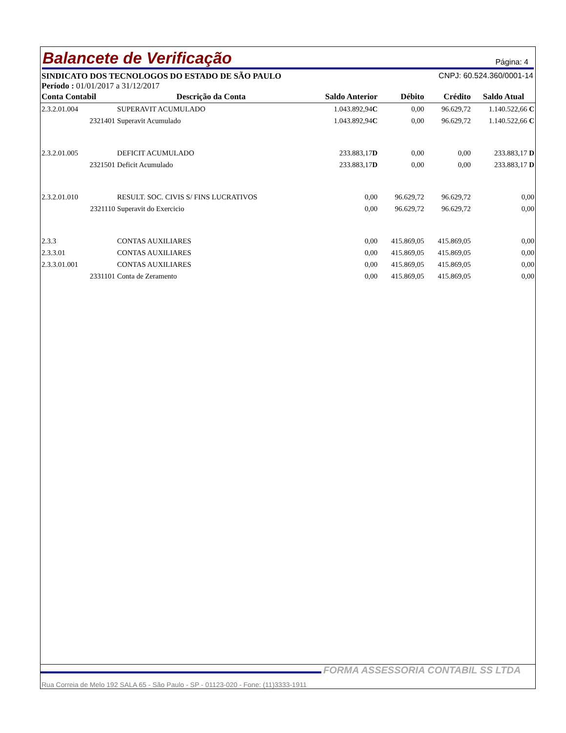Balancete de Verificação
Página: 4
SINDICATO DOS TECNOLOGOS DO ESTADO DE SÃO PAULO CNPJ: 60.524.360/0001-14
Período : 01/01/2017 a 31/12/2017
| Conta Contabil | Descrição da Conta | Saldo Anterior | Débito | Crédito | Saldo Atual |
| --- | --- | --- | --- | --- | --- |
| 2.3.2.01.004 | SUPERAVIT ACUMULADO | 1.043.892,94 C | 0,00 | 96.629,72 | 1.140.522,66 C |
| 2321401 | Superavit Acumulado | 1.043.892,94 C | 0,00 | 96.629,72 | 1.140.522,66 C |
| 2.3.2.01.005 | DEFICIT ACUMULADO | 233.883,17 D | 0,00 | 0,00 | 233.883,17 D |
| 2321501 | Deficit Acumulado | 233.883,17 D | 0,00 | 0,00 | 233.883,17 D |
| 2.3.2.01.010 | RESULT. SOC. CIVIS S/ FINS LUCRATIVOS | 0,00 | 96.629,72 | 96.629,72 | 0,00 |
| 2321110 | Superavit do Exercicio | 0,00 | 96.629,72 | 96.629,72 | 0,00 |
| 2.3.3 | CONTAS AUXILIARES | 0,00 | 415.869,05 | 415.869,05 | 0,00 |
| 2.3.3.01 | CONTAS AUXILIARES | 0,00 | 415.869,05 | 415.869,05 | 0,00 |
| 2.3.3.01.001 | CONTAS AUXILIARES | 0,00 | 415.869,05 | 415.869,05 | 0,00 |
| 2331101 | Conta de Zeramento | 0,00 | 415.869,05 | 415.869,05 | 0,00 |
FORMA ASSESSORIA CONTABIL SS LTDA
Rua Correia de Melo 192 SALA 65 - São Paulo - SP - 01123-020 - Fone: (11)3333-1911